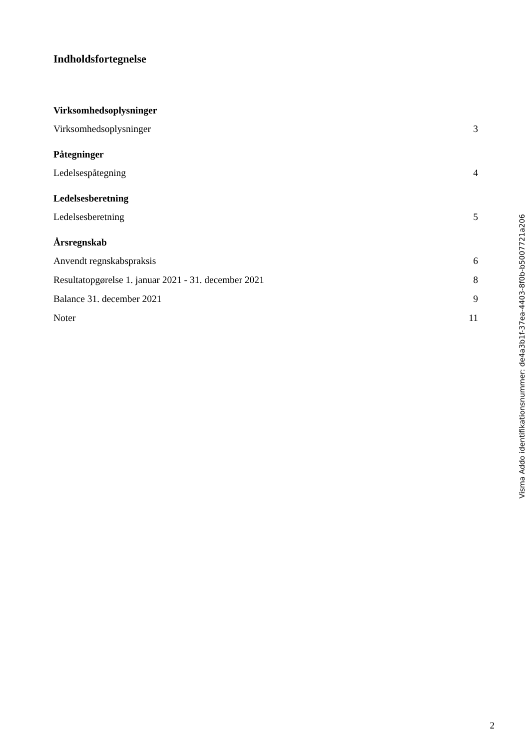Indholdsfortegnelse
| Virksomhedsoplysninger | |
| Virksomhedsoplysninger | 3 |
| Påtegninger | |
| Ledelsespåtegning | 4 |
| Ledelsesberetning | |
| Ledelsesberetning | 5 |
| Årsregnskab | |
| Anvendt regnskabspraksis | 6 |
| Resultatopgørelse 1. januar 2021 - 31. december 2021 | 8 |
| Balance 31. december 2021 | 9 |
| Noter | 11 |
Visma Addo identifikationsnummer: de4a3b1f-37ea-4403-8f0b-b5007721a206
2